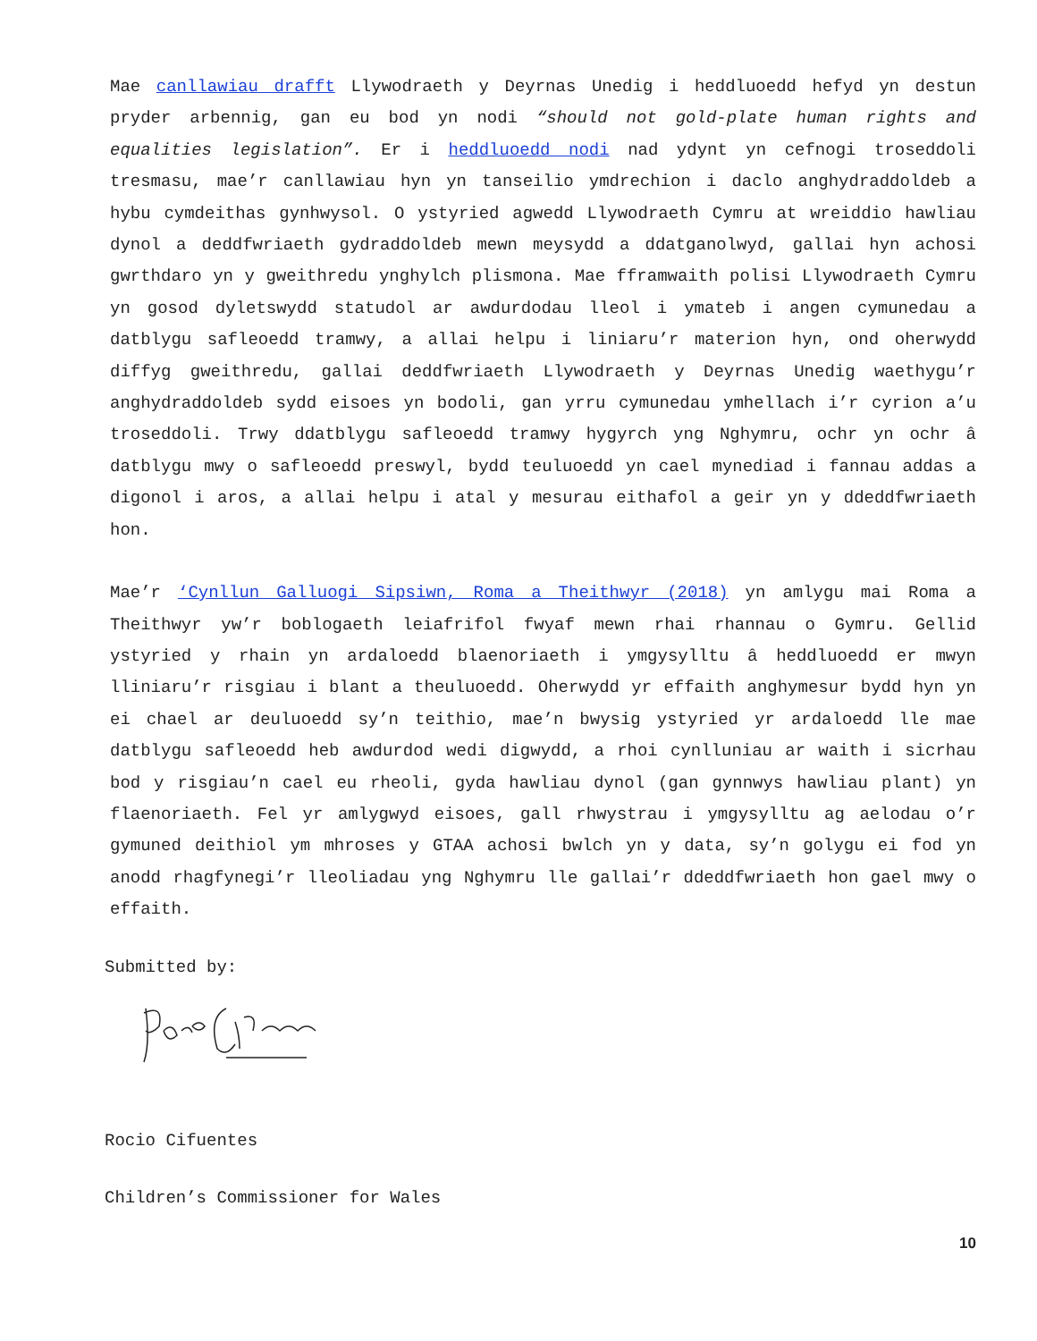Mae canllawiau drafft Llywodraeth y Deyrnas Unedig i heddluoedd hefyd yn destun pryder arbennig, gan eu bod yn nodi “should not gold-plate human rights and equalities legislation”. Er i heddluoedd nodi nad ydynt yn cefnogi troseddoli tresmasu, mae’r canllawiau hyn yn tanseilio ymdrechion i daclo anghydraddoldeb a hybu cymdeithas gynhwysol. O ystyried agwedd Llywodraeth Cymru at wreiddio hawliau dynol a deddfwriaeth gydraddoldeb mewn meysydd a ddatganolwyd, gallai hyn achosi gwrthdaro yn y gweithredu ynghylch plismona. Mae fframwaith polisi Llywodraeth Cymru yn gosod dyletswydd statudol ar awdurdodau lleol i ymateb i angen cymunedau a datblygu safleoedd tramwy, a allai helpu i liniaru’r materion hyn, ond oherwydd diffyg gweithredu, gallai deddfwriaeth Llywodraeth y Deyrnas Unedig waethygu’r anghydraddoldeb sydd eisoes yn bodoli, gan yrru cymunedau ymhellach i’r cyrion a’u troseddoli. Trwy ddatblygu safleoedd tramwy hygyrch yng Nghymru, ochr yn ochr â datblygu mwy o safleoedd preswyl, bydd teuluoedd yn cael mynediad i fannau addas a digonol i aros, a allai helpu i atal y mesurau eithafol a geir yn y ddeddfwriaeth hon.
Mae’r ‘Cynllun Galluogi Sipsiwn, Roma a Theithwyr (2018) yn amlygu mai Roma a Theithwyr yw’r boblogaeth leiafrifol fwyaf mewn rhai rhannau o Gymru. Gellid ystyried y rhain yn ardaloedd blaenoriaeth i ymgysylltu â heddluoedd er mwyn lliniaru’r risgiau i blant a theuluoedd. Oherwydd yr effaith anghymesur bydd hyn yn ei chael ar deuluoedd sy’n teithio, mae’n bwysig ystyried yr ardaloedd lle mae datblygu safleoedd heb awdurdod wedi digwydd, a rhoi cynlluniau ar waith i sicrhau bod y risgiau’n cael eu rheoli, gyda hawliau dynol (gan gynnwys hawliau plant) yn flaenoriaeth. Fel yr amlygwyd eisoes, gall rhwystrau i ymgysylltu ag aelodau o’r gymuned deithiol ym mhroses y GTAA achosi bwlch yn y data, sy’n golygu ei fod yn anodd rhagfynegi’r lleoliadau yng Nghymru lle gallai’r ddeddfwriaeth hon gael mwy o effaith.
Submitted by:
Rocio Cifuentes
Children’s Commissioner for Wales
10